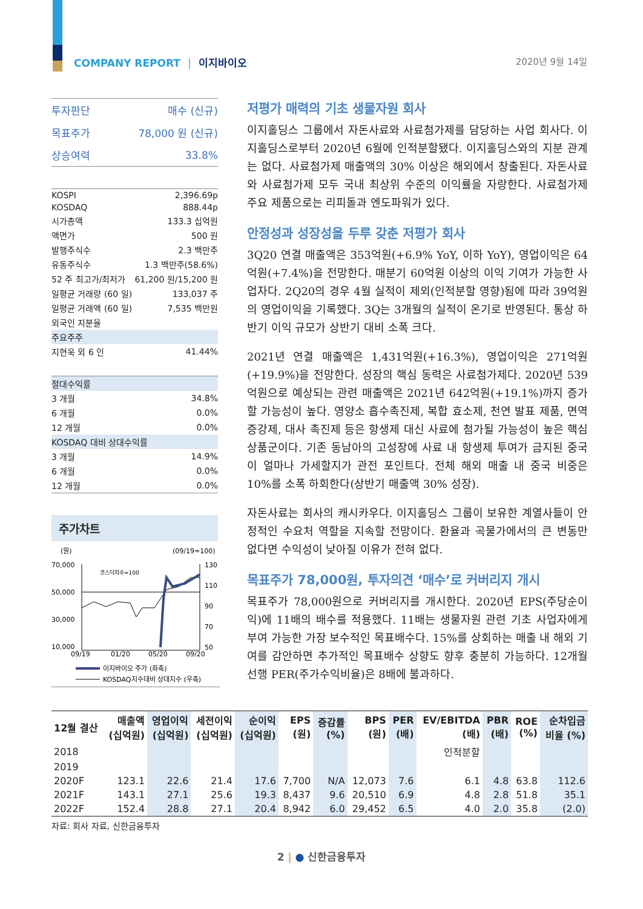COMPANY REPORT | 이지바이오 2020년 9월 14일
| 투자판단 | 매수 (신규) |
| 목표주가 | 78,000 원 (신규) |
| 상승여력 | 33.8% |
| KOSPI | 2,396.69p |
| KOSDAQ | 888.44p |
| 시가총액 | 133.3 십억원 |
| 액면가 | 500 원 |
| 발행주식수 | 2.3 백만주 |
| 유동주식수 | 1.3 백만주(58.6%) |
| 52 주 최고가/최저가 | 61,200 원/15,200 원 |
| 일평균 거래량 (60 일) | 133,037 주 |
| 일평균 거래액 (60 일) | 7,535 백만원 |
| 외국인 지분율 | |
| 주요주주 | |
| 지현욱 외 6 인 | 41.44% |
| 절대수익률 | |
| 3 개월 | 34.8% |
| 6 개월 | 0.0% |
| 12 개월 | 0.0% |
| KOSDAQ 대비 상대수익률 | |
| 3 개월 | 14.9% |
| 6 개월 | 0.0% |
| 12 개월 | 0.0% |
주가차트
(원)
(09/19=100)
70,000
50,000
30,000
10,000
130
110
90
70
50
09/19
01/20
05/20
09/20
코스닥지수=100
이지바이오 주가 (좌축)
KOSDAQ지수대비 상대지수 (우축)
저평가 매력의 기초 생물자원 회사
이지홀딩스 그룹에서 자돈사료와 사료첨가제를 담당하는 사업 회사다. 이지홀딩스로부터 2020년 6월에 인적분할됐다. 이지홀딩스와의 지분 관계는 없다. 사료첨가제 매출액의 30% 이상은 해외에서 창출된다. 자돈사료와 사료첨가제 모두 국내 최상위 수준의 이익률을 자랑한다. 사료첨가제 주요 제품으로는 리피돌과 엔도파워가 있다.
안정성과 성장성을 두루 갖춘 저평가 회사
3Q20 연결 매출액은 353억원(+6.9% YoY, 이하 YoY), 영업이익은 64억원(+7.4%)을 전망한다. 매분기 60억원 이상의 이익 기여가 가능한 사업자다. 2Q20의 경우 4월 실적이 제외(인적분할 영향)됨에 따라 39억원의 영업이익을 기록했다. 3Q는 3개월의 실적이 온기로 반영된다. 통상 하반기 이익 규모가 상반기 대비 소폭 크다.
2021년 연결 매출액은 1,431억원(+16.3%), 영업이익은 271억원(+19.9%)을 전망한다. 성장의 핵심 동력은 사료첨가제다. 2020년 539억원으로 예상되는 관련 매출액은 2021년 642억원(+19.1%)까지 증가할 가능성이 높다. 영양소 흡수촉진제, 복합 효소제, 천연 발표 제품, 면역 증강제, 대사 촉진제 등은 항생제 대신 사료에 첨가될 가능성이 높은 핵심 상품군이다. 기존 동남아의 고성장에 사료 내 항생제 투여가 금지된 중국이 얼마나 가세할지가 관전 포인트다. 전체 해외 매출 내 중국 비중은 10%를 소폭 하회한다(상반기 매출액 30% 성장).
자돈사료는 회사의 캐시카우다. 이지홀딩스 그룹이 보유한 계열사들이 안정적인 수요처 역할을 지속할 전망이다. 환율과 곡물가에서의 큰 변동만 없다면 수익성이 낮아질 이유가 전혀 없다.
목표주가 78,000원, 투자의견 ‘매수’로 커버리지 개시
목표주가 78,000원으로 커버리지를 개시한다. 2020년 EPS(주당순이익)에 11배의 배수를 적용했다. 11배는 생물자원 관련 기초 사업자에게 부여 가능한 가장 보수적인 목표배수다. 15%를 상회하는 매출 내 해외 기여를 감안하면 추가적인 목표배수 상향도 향후 충분히 가능하다. 12개월 선행 PER(주가수익비율)은 8배에 불과하다.
| 12월 결산 | 매출액 (십억원) | 영업이익 (십억원) | 세전이익 (십억원) | 순이익 (십억원) | EPS (원) | 증감률 (%) | BPS (원) | PER (배) | EV/EBITDA (배) | PBR (배) | ROE (%) | 순차입금 비율 (%) |
| --- | --- | --- | --- | --- | --- | --- | --- | --- | --- | --- | --- | --- |
| 2018 | | | | | | | | | 인적분할 | | | |
| 2019 | | | | | | | | | | | | |
| 2020F | 123.1 | 22.6 | 21.4 | 17.6 | 7,700 | N/A | 12,073 | 7.6 | 6.1 | 4.8 | 63.8 | 112.6 |
| 2021F | 143.1 | 27.1 | 25.6 | 19.3 | 8,437 | 9.6 | 20,510 | 6.9 | 4.8 | 2.8 | 51.8 | 35.1 |
| 2022F | 152.4 | 28.8 | 27.1 | 20.4 | 8,942 | 6.0 | 29,452 | 6.5 | 4.0 | 2.0 | 35.8 | (2.0) |
자료: 회사 자료, 신한금융투자
2 | ● 신한금융투자